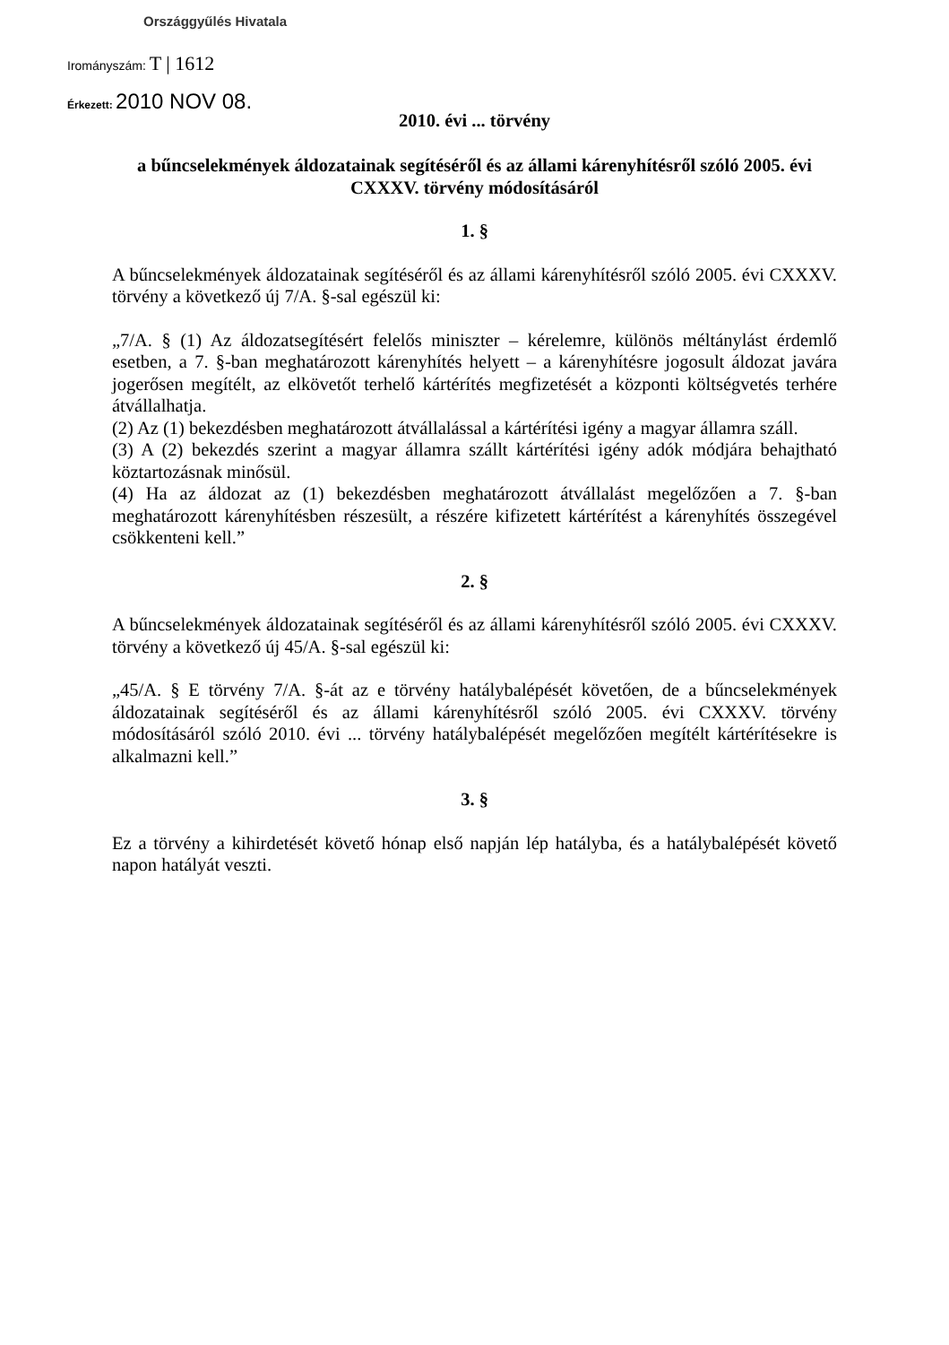Országgyűlés Hivatala
Irományszám: T | 1612
Érkezett: 2010 NOV 08.
2010. évi ... törvény
a bűncselekmények áldozatainak segítéséről és az állami kárenyhítésről szóló 2005. évi CXXXV. törvény módosításáról
1. §
A bűncselekmények áldozatainak segítéséről és az állami kárenyhítésről szóló 2005. évi CXXXV. törvény a következő új 7/A. §-sal egészül ki:
„7/A. § (1) Az áldozatsegítésért felelős miniszter – kérelemre, különös méltánylást érdemlő esetben, a 7. §-ban meghatározott kárenyhítés helyett – a kárenyhítésre jogosult áldozat javára jogerősen megítélt, az elkövetőt terhelő kártérítés megfizetését a központi költségvetés terhére átvállalhatja.
(2) Az (1) bekezdésben meghatározott átvállalással a kártérítési igény a magyar államra száll.
(3) A (2) bekezdés szerint a magyar államra szállt kártérítési igény adók módjára behajtható köztartozásnak minősül.
(4) Ha az áldozat az (1) bekezdésben meghatározott átvállalást megelőzően a 7. §-ban meghatározott kárenyhítésben részesült, a részére kifizetett kártérítést a kárenyhítés összegével csökkenteni kell.”
2. §
A bűncselekmények áldozatainak segítéséről és az állami kárenyhítésről szóló 2005. évi CXXXV. törvény a következő új 45/A. §-sal egészül ki:
„45/A. § E törvény 7/A. §-át az e törvény hatálybalépését követően, de a bűncselekmények áldozatainak segítéséről és az állami kárenyhítésről szóló 2005. évi CXXXV. törvény módosításáról szóló 2010. évi ... törvény hatálybalépését megelőzően megítélt kártérítésekre is alkalmazni kell.”
3. §
Ez a törvény a kihirdetését követő hónap első napján lép hatályba, és a hatálybalépését követő napon hatályát veszti.